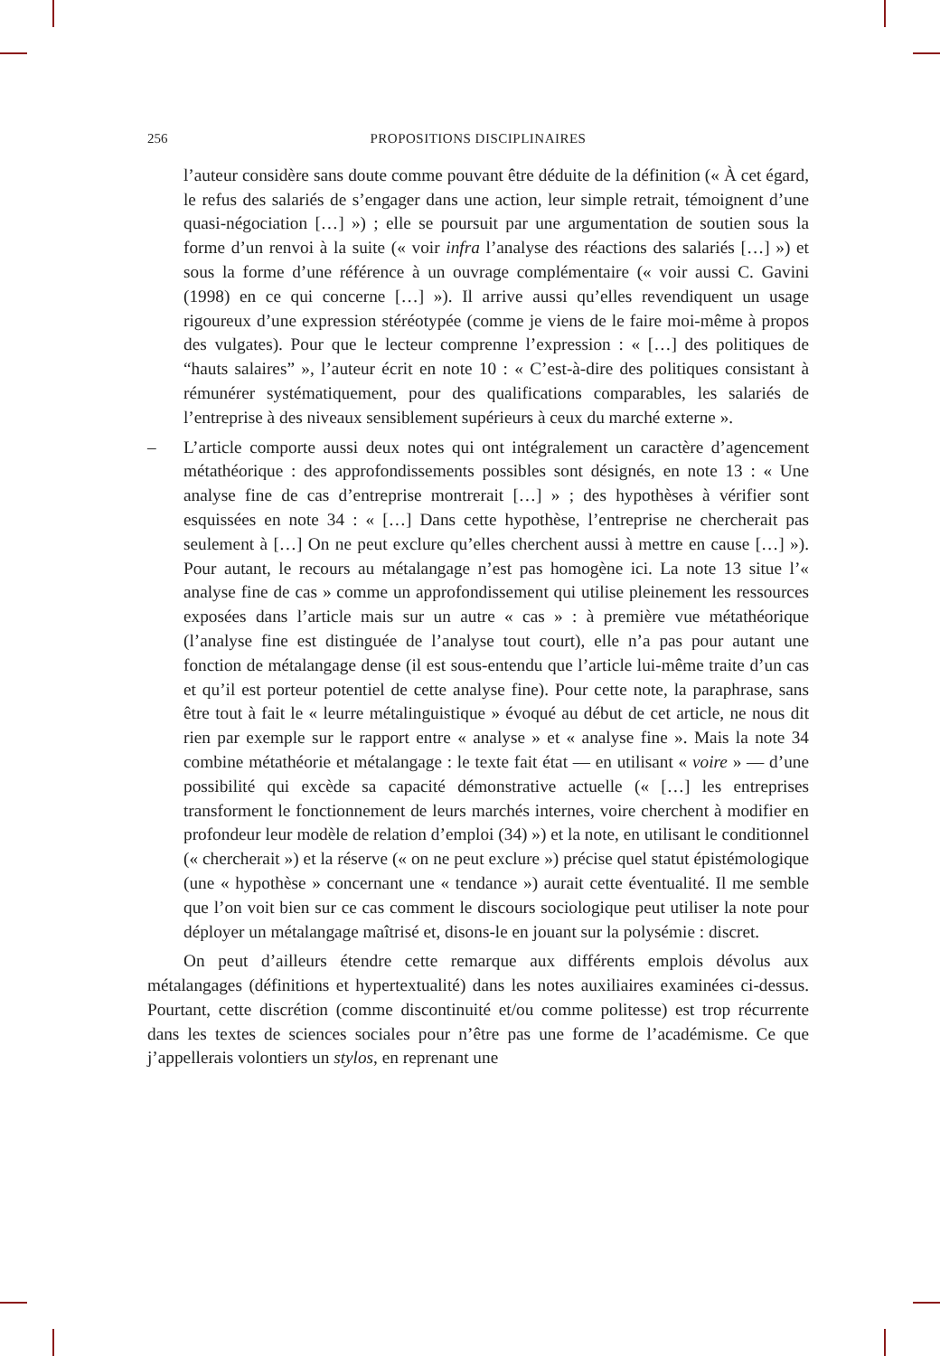256 PROPOSITIONS DISCIPLINAIRES
l’auteur considère sans doute comme pouvant être déduite de la définition (« À cet égard, le refus des salariés de s’engager dans une action, leur simple retrait, témoignent d’une quasi-négociation […] ») ; elle se poursuit par une argumentation de soutien sous la forme d’un renvoi à la suite (« voir infra l’analyse des réactions des salariés […] ») et sous la forme d’une référence à un ouvrage complémentaire (« voir aussi C. Gavini (1998) en ce qui concerne […] »). Il arrive aussi qu’elles revendiquent un usage rigoureux d’une expression stéréotypée (comme je viens de le faire moi-même à propos des vulgates). Pour que le lecteur comprenne l’expression : « […] des politiques de “hauts salaires” », l’auteur écrit en note 10 : « C’est-à-dire des politiques consistant à rémunérer systématiquement, pour des qualifications comparables, les salariés de l’entreprise à des niveaux sensiblement supérieurs à ceux du marché externe ».
– L’article comporte aussi deux notes qui ont intégralement un caractère d’agencement métathéorique : des approfondissements possibles sont désignés, en note 13 : « Une analyse fine de cas d’entreprise montrerait […] » ; des hypothèses à vérifier sont esquissées en note 34 : « […] Dans cette hypothèse, l’entreprise ne chercherait pas seulement à […] On ne peut exclure qu’elles cherchent aussi à mettre en cause […] »). Pour autant, le recours au métalangage n’est pas homogène ici. La note 13 situe l’« analyse fine de cas » comme un approfondissement qui utilise pleinement les ressources exposées dans l’article mais sur un autre « cas » : à première vue métathéorique (l’analyse fine est distinguée de l’analyse tout court), elle n’a pas pour autant une fonction de métalangage dense (il est sous-entendu que l’article lui-même traite d’un cas et qu’il est porteur potentiel de cette analyse fine). Pour cette note, la paraphrase, sans être tout à fait le « leurre métalinguistique » évoqué au début de cet article, ne nous dit rien par exemple sur le rapport entre « analyse » et « analyse fine ». Mais la note 34 combine métathéorie et métalangage : le texte fait état — en utilisant « voire » — d’une possibilité qui excède sa capacité démonstrative actuelle (« […] les entreprises transforment le fonctionnement de leurs marchés internes, voire cherchent à modifier en profondeur leur modèle de relation d’emploi (34) ») et la note, en utilisant le conditionnel (« chercherait ») et la réserve (« on ne peut exclure ») précise quel statut épistémologique (une « hypothèse » concernant une « tendance ») aurait cette éventualité. Il me semble que l’on voit bien sur ce cas comment le discours sociologique peut utiliser la note pour déployer un métalangage maîtrisé et, disons-le en jouant sur la polysémie : discret.
On peut d’ailleurs étendre cette remarque aux différents emplois dévolus aux métalangages (définitions et hypertextualité) dans les notes auxiliaires examinées ci-dessus. Pourtant, cette discrétion (comme discontinuité et/ou comme politesse) est trop récurrente dans les textes de sciences sociales pour n’être pas une forme de l’académisme. Ce que j’appellerais volontiers un stylos, en reprenant une